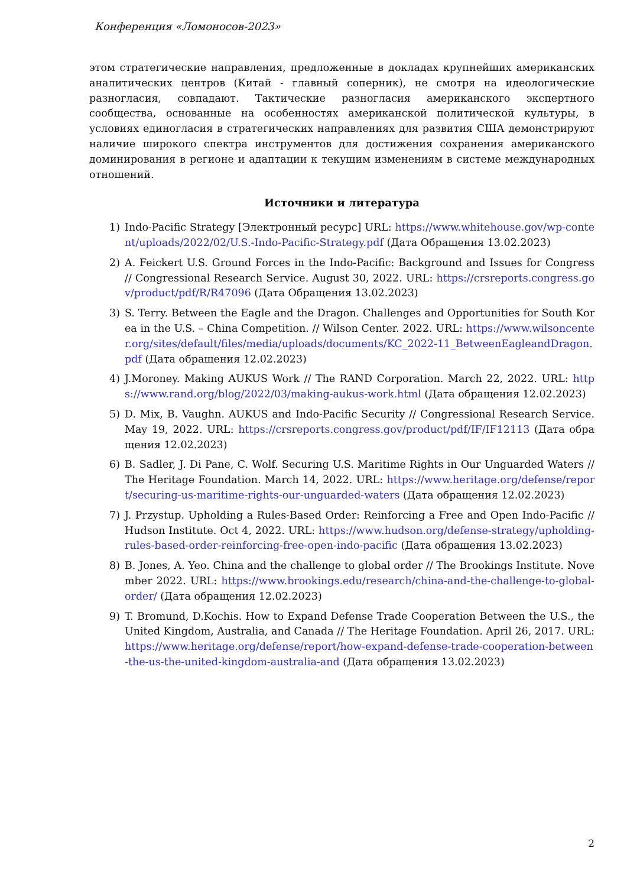Конференция «Ломоносов-2023»
этом стратегические направления, предложенные в докладах крупнейших американских аналитических центров (Китай - главный соперник), не смотря на идеологические разногласия, совпадают. Тактические разногласия американского экспертного сообщества, основанные на особенностях американской политической культуры, в условиях единогласия в стратегических направлениях для развития США демонстрируют наличие широкого спектра инструментов для достижения сохранения американского доминирования в регионе и адаптации к текущим изменениям в системе международных отношений.
Источники и литература
1) Indo-Pacific Strategy [Электронный ресурс] URL: https://www.whitehouse.gov/wp-content/uploads/2022/02/U.S.-Indo-Pacific-Strategy.pdf (Дата Обращения 13.02.2023)
2) A. Feickert U.S. Ground Forces in the Indo-Pacific: Background and Issues for Congress // Congressional Research Service. August 30, 2022. URL: https://crsreports.congress.gov/product/pdf/R/R47096 (Дата Обращения 13.02.2023)
3) S. Terry. Between the Eagle and the Dragon. Challenges and Opportunities for South Korea in the U.S. – China Competition. // Wilson Center. 2022. URL: https://www.wilsoncenter.org/sites/default/files/media/uploads/documents/KC_2022-11_BetweenEagleandDragon.pdf (Дата обращения 12.02.2023)
4) J.Moroney. Making AUKUS Work // The RAND Corporation. March 22, 2022. URL: https://www.rand.org/blog/2022/03/making-aukus-work.html (Дата обращения 12.02.2023)
5) D. Mix, B. Vaughn. AUKUS and Indo-Pacific Security // Congressional Research Service. May 19, 2022. URL: https://crsreports.congress.gov/product/pdf/IF/IF12113 (Дата обращения 12.02.2023)
6) B. Sadler, J. Di Pane, C. Wolf. Securing U.S. Maritime Rights in Our Unguarded Waters // The Heritage Foundation. March 14, 2022. URL: https://www.heritage.org/defense/report/securing-us-maritime-rights-our-unguarded-waters (Дата обращения 12.02.2023)
7) J. Przystup. Upholding a Rules-Based Order: Reinforcing a Free and Open Indo-Pacific // Hudson Institute. Oct 4, 2022. URL: https://www.hudson.org/defense-strategy/upholding-rules-based-order-reinforcing-free-open-indo-pacific (Дата обращения 13.02.2023)
8) B. Jones, A. Yeo. China and the challenge to global order // The Brookings Institute. November 2022. URL: https://www.brookings.edu/research/china-and-the-challenge-to-global-order/ (Дата обращения 12.02.2023)
9) T. Bromund, D.Kochis. How to Expand Defense Trade Cooperation Between the U.S., the United Kingdom, Australia, and Canada // The Heritage Foundation. April 26, 2017. URL: https://www.heritage.org/defense/report/how-expand-defense-trade-cooperation-between-the-us-the-united-kingdom-australia-and (Дата обращения 13.02.2023)
2